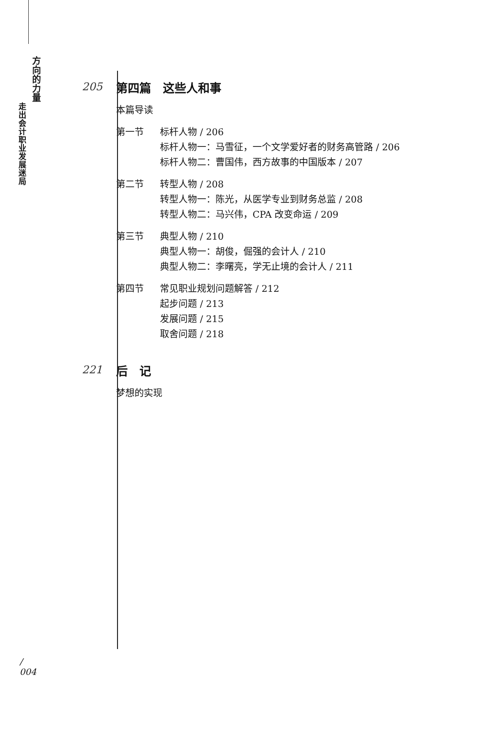方向的力量
走出会计职业发展迷局
205
第四篇　这些人和事
本篇导读
第一节 标杆人物 / 206
标杆人物一：马雪征，一个文学爱好者的财务高管路 / 206
标杆人物二：曹国伟，西方故事的中国版本 / 207
第二节 转型人物 / 208
转型人物一：陈光，从医学专业到财务总监 / 208
转型人物二：马兴伟，CPA 改变命运 / 209
第三节 典型人物 / 210
典型人物一：胡俊，倔强的会计人 / 210
典型人物二：李曙亮，学无止境的会计人 / 211
第四节 常见职业规划问题解答 / 212
起步问题 / 213
发展问题 / 215
取舍问题 / 218
221
后　记
梦想的实现
/
004